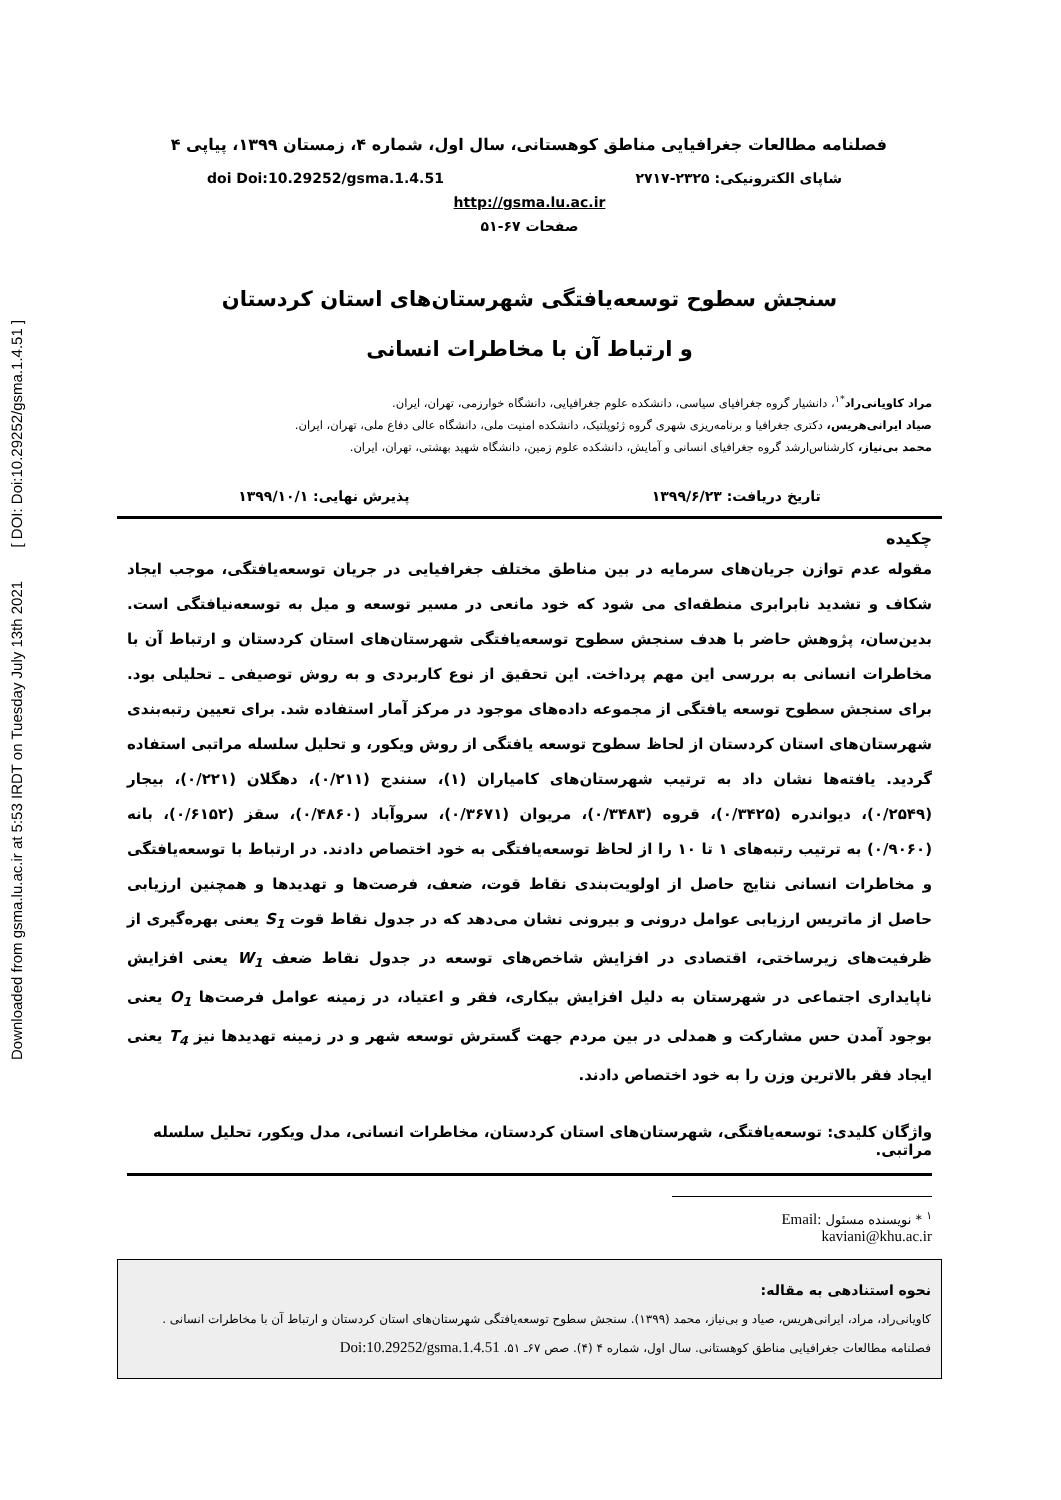Downloaded from gsma.lu.ac.ir at 5:53 IRDT on Tuesday July 13th 2021 [ DOI: Doi:10.29252/gsma.1.4.51 ]
فصلنامه مطالعات جغرافیایی مناطق کوهستانی، سال اول، شماره ۴، زمستان ۱۳۹۹، پیاپی ۴
شاپای الکترونیکی: ۲۳۲۵-۲۷۱۷ doi Doi:10.29252/gsma.1.4.51
http://gsma.lu.ac.ir
صفحات ۶۷-۵۱
سنجش سطوح توسعه‌یافتگی شهرستان‌های استان کردستان
و ارتباط آن با مخاطرات انسانی
مراد کاویانی‌راد<sup>*۱</sup>، دانشیار گروه جغرافیای سیاسی، دانشکده علوم جغرافیایی، دانشگاه خوارزمی، تهران، ایران.
صیاد ایرانی‌هریس، دکتری جغرافیا و برنامه‌ریزی شهری گروه ژئوپلتیک، دانشکده امنیت ملی، دانشگاه عالی دفاع ملی، تهران، ایران.
محمد بی‌نیاز، کارشناس‌ارشد گروه جغرافیای انسانی و آمایش، دانشکده علوم زمین، دانشگاه شهید بهشتی، تهران، ایران.
تاریخ دریافت: ۱۳۹۹/۶/۲۳ پذیرش نهایی: ۱۳۹۹/۱۰/۱
چکیده
مقوله عدم توازن جریان‌های سرمایه در بین مناطق مختلف جغرافیایی در جریان توسعه‌یافتگی، موجب ایجاد شکاف و تشدید نابرابری منطقه‌ای می شود که خود مانعی در مسیر توسعه و میل به توسعه‌نیافتگی است. بدین‌سان، پژوهش حاضر با هدف سنجش سطوح توسعه‌یافتگی شهرستان‌های استان کردستان و ارتباط آن با مخاطرات انسانی به بررسی این مهم پرداخت. این تحقیق از نوع کاربردی و به روش توصیفی ـ تحلیلی بود. برای سنجش سطوح توسعه یافتگی از مجموعه داده‌های موجود در مرکز آمار استفاده شد. برای تعیین رتبه‌بندی شهرستان‌های استان کردستان از لحاظ سطوح توسعه یافتگی از روش ویکور، و تحلیل سلسله مراتبی استفاده گردید. یافته‌ها نشان داد به ترتیب شهرستان‌های کامیاران (۱)، سنندج (۰/۲۱۱)، دهگلان (۰/۲۲۱)، بیجار (۰/۲۵۴۹)، دیواندره (۰/۳۴۲۵)، قروه (۰/۳۴۸۳)، مریوان (۰/۳۶۷۱)، سروآباد (۰/۴۸۶۰)، سقز (۰/۶۱۵۲)، بانه (۰/۹۰۶۰) به ترتیب رتبه‌های ۱ تا ۱۰ را از لحاظ توسعه‌یافتگی به خود اختصاص دادند. در ارتباط با توسعه‌یافتگی و مخاطرات انسانی نتایج حاصل از اولویت‌بندی نقاط قوت، ضعف، فرصت‌ها و تهدیدها و همچنین ارزیابی حاصل از ماتریس ارزیابی عوامل درونی و بیرونی نشان می‌دهد که در جدول نقاط قوت S<sub>1</sub> یعنی بهره‌گیری از ظرفیت‌های زیرساختی، اقتصادی در افزایش شاخص‌های توسعه در جدول نقاط ضعف W<sub>1</sub> یعنی افزایش ناپایداری اجتماعی در شهرستان به دلیل افزایش بیکاری، فقر و اعتیاد، در زمینه عوامل فرصت‌ها O<sub>1</sub> یعنی بوجود آمدن حس مشارکت و همدلی در بین مردم جهت گسترش توسعه شهر و در زمینه تهدیدها نیز T<sub>4</sub> یعنی ایجاد فقر بالاترین وزن را به خود اختصاص دادند.
واژگان کلیدی: توسعه‌یافتگی، شهرستان‌های استان کردستان، مخاطرات انسانی، مدل ویکور، تحلیل سلسله مراتبی.
<sup>۱</sup> * نویسنده مسئول Email: kaviani@khu.ac.ir
نحوه استنادهی به مقاله:
کاویانی‌راد، مراد، ایرانی‌هریس، صیاد و بی‌نیاز، محمد (۱۳۹۹). سنجش سطوح توسعه‌یافتگی شهرستان‌های استان کردستان و ارتباط آن با مخاطرات انسانی .
فصلنامه مطالعات جغرافیایی مناطق کوهستانی. سال اول، شماره ۴ (۴). صص ۶۷ـ ۵۱. Doi:10.29252/gsma.1.4.51